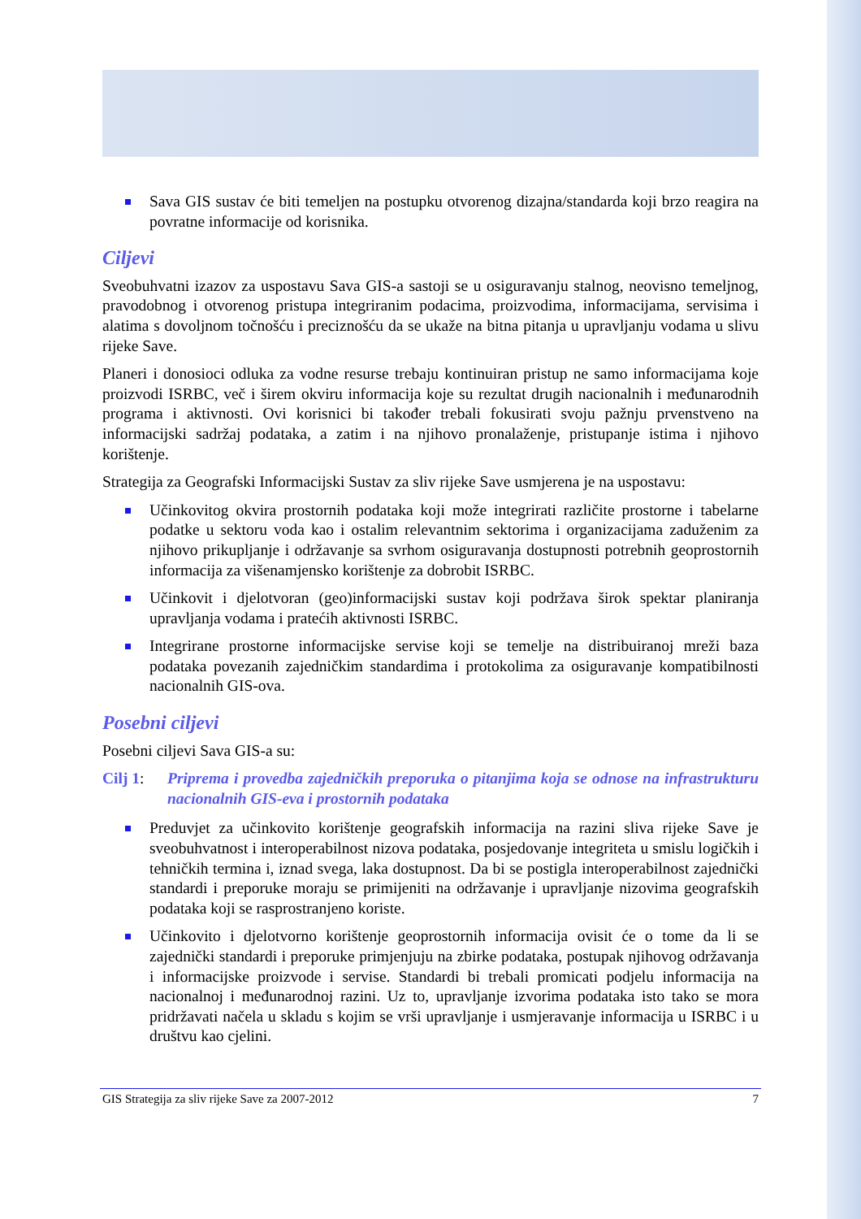Sava GIS sustav će biti temeljen na postupku otvorenog dizajna/standarda koji brzo reagira na povratne informacije od korisnika.
Ciljevi
Sveobuhvatni izazov za uspostavu Sava GIS-a sastoji se u osiguravanju stalnog, neovisno temeljnog, pravodobnog i otvorenog pristupa integriranim podacima, proizvodima, informacijama, servisima i alatima s dovoljnom točnošću i preciznošću da se ukaže na bitna pitanja u upravljanju vodama u slivu rijeke Save.
Planeri i donosioci odluka za vodne resurse trebaju kontinuiran pristup ne samo informacijama koje proizvodi ISRBC, več i širem okviru informacija koje su rezultat drugih nacionalnih i međunarodnih programa i aktivnosti. Ovi korisnici bi također trebali fokusirati svoju pažnju prvenstveno na informacijski sadržaj podataka, a zatim i na njihovo pronalaženje, pristupanje istima i njihovo korištenje.
Strategija za Geografski Informacijski Sustav za sliv rijeke Save usmjerena je na uspostavu:
Učinkovitog okvira prostornih podataka koji može integrirati različite prostorne i tabelarne podatke u sektoru voda kao i ostalim relevantnim sektorima i organizacijama zaduženim za njihovo prikupljanje i održavanje sa svrhom osiguravanja dostupnosti potrebnih geoprostornih informacija za višenamjensko korištenje za dobrobit ISRBC.
Učinkovit i djelotvoran (geo)informacijski sustav koji podržava širok spektar planiranja upravljanja vodama i pratećih aktivnosti ISRBC.
Integrirane prostorne informacijske servise koji se temelje na distribuiranoj mreži baza podataka povezanih zajedničkim standardima i protokolima za osiguravanje kompatibilnosti nacionalnih GIS-ova.
Posebni ciljevi
Posebni ciljevi Sava GIS-a su:
Cilj 1: Priprema i provedba zajedničkih preporuka o pitanjima koja se odnose na infrastrukturu nacionalnih GIS-eva i prostornih podataka
Preduvjet za učinkovito korištenje geografskih informacija na razini sliva rijeke Save je sveobuhvatnost i interoperabilnost nizova podataka, posjedovanje integriteta u smislu logičkih i tehničkih termina i, iznad svega, laka dostupnost. Da bi se postigla interoperabilnost zajednički standardi i preporuke moraju se primijeniti na održavanje i upravljanje nizovima geografskih podataka koji se rasprostranjeno koriste.
Učinkovito i djelotvorno korištenje geoprostornih informacija ovisit će o tome da li se zajednički standardi i preporuke primjenjuju na zbirke podataka, postupak njihovog održavanja i informacijske proizvode i servise. Standardi bi trebali promicati podjelu informacija na nacionalnoj i međunarodnoj razini. Uz to, upravljanje izvorima podataka isto tako se mora pridržavati načela u skladu s kojim se vrši upravljanje i usmjeravanje informacija u ISRBC i u društvu kao cjelini.
GIS Strategija za sliv rijeke Save za 2007-2012 7